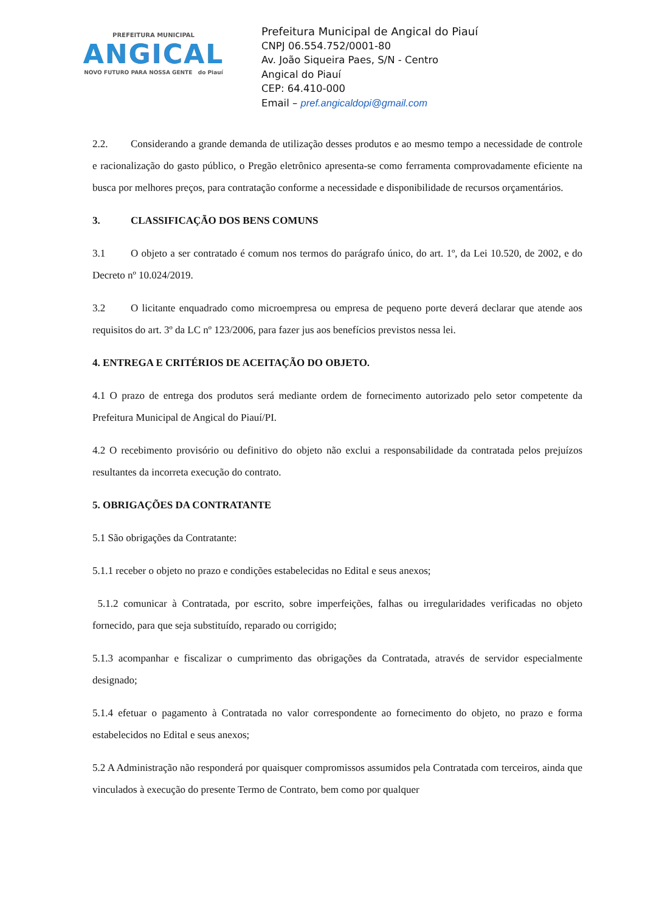PREFEITURA MUNICIPAL
ANGICAL
NOVO FUTURO PARA NOSSA GENTE do Piauí
Prefeitura Municipal de Angical do Piauí
CNPJ 06.554.752/0001-80
Av. João Siqueira Paes, S/N - Centro
Angical do Piauí
CEP: 64.410-000
Email – pref.angicaldopi@gmail.com
2.2. Considerando a grande demanda de utilização desses produtos e ao mesmo tempo a necessidade de controle e racionalização do gasto público, o Pregão eletrônico apresenta-se como ferramenta comprovadamente eficiente na busca por melhores preços, para contratação conforme a necessidade e disponibilidade de recursos orçamentários.
3. CLASSIFICAÇÃO DOS BENS COMUNS
3.1 O objeto a ser contratado é comum nos termos do parágrafo único, do art. 1º, da Lei 10.520, de 2002, e do Decreto nº 10.024/2019.
3.2 O licitante enquadrado como microempresa ou empresa de pequeno porte deverá declarar que atende aos requisitos do art. 3º da LC nº 123/2006, para fazer jus aos benefícios previstos nessa lei.
4. ENTREGA E CRITÉRIOS DE ACEITAÇÃO DO OBJETO.
4.1 O prazo de entrega dos produtos será mediante ordem de fornecimento autorizado pelo setor competente da Prefeitura Municipal de Angical do Piauí/PI.
4.2 O recebimento provisório ou definitivo do objeto não exclui a responsabilidade da contratada pelos prejuízos resultantes da incorreta execução do contrato.
5. OBRIGAÇÕES DA CONTRATANTE
5.1 São obrigações da Contratante:
5.1.1 receber o objeto no prazo e condições estabelecidas no Edital e seus anexos;
5.1.2 comunicar à Contratada, por escrito, sobre imperfeições, falhas ou irregularidades verificadas no objeto fornecido, para que seja substituído, reparado ou corrigido;
5.1.3 acompanhar e fiscalizar o cumprimento das obrigações da Contratada, através de servidor especialmente designado;
5.1.4 efetuar o pagamento à Contratada no valor correspondente ao fornecimento do objeto, no prazo e forma estabelecidos no Edital e seus anexos;
5.2 A Administração não responderá por quaisquer compromissos assumidos pela Contratada com terceiros, ainda que vinculados à execução do presente Termo de Contrato, bem como por qualquer